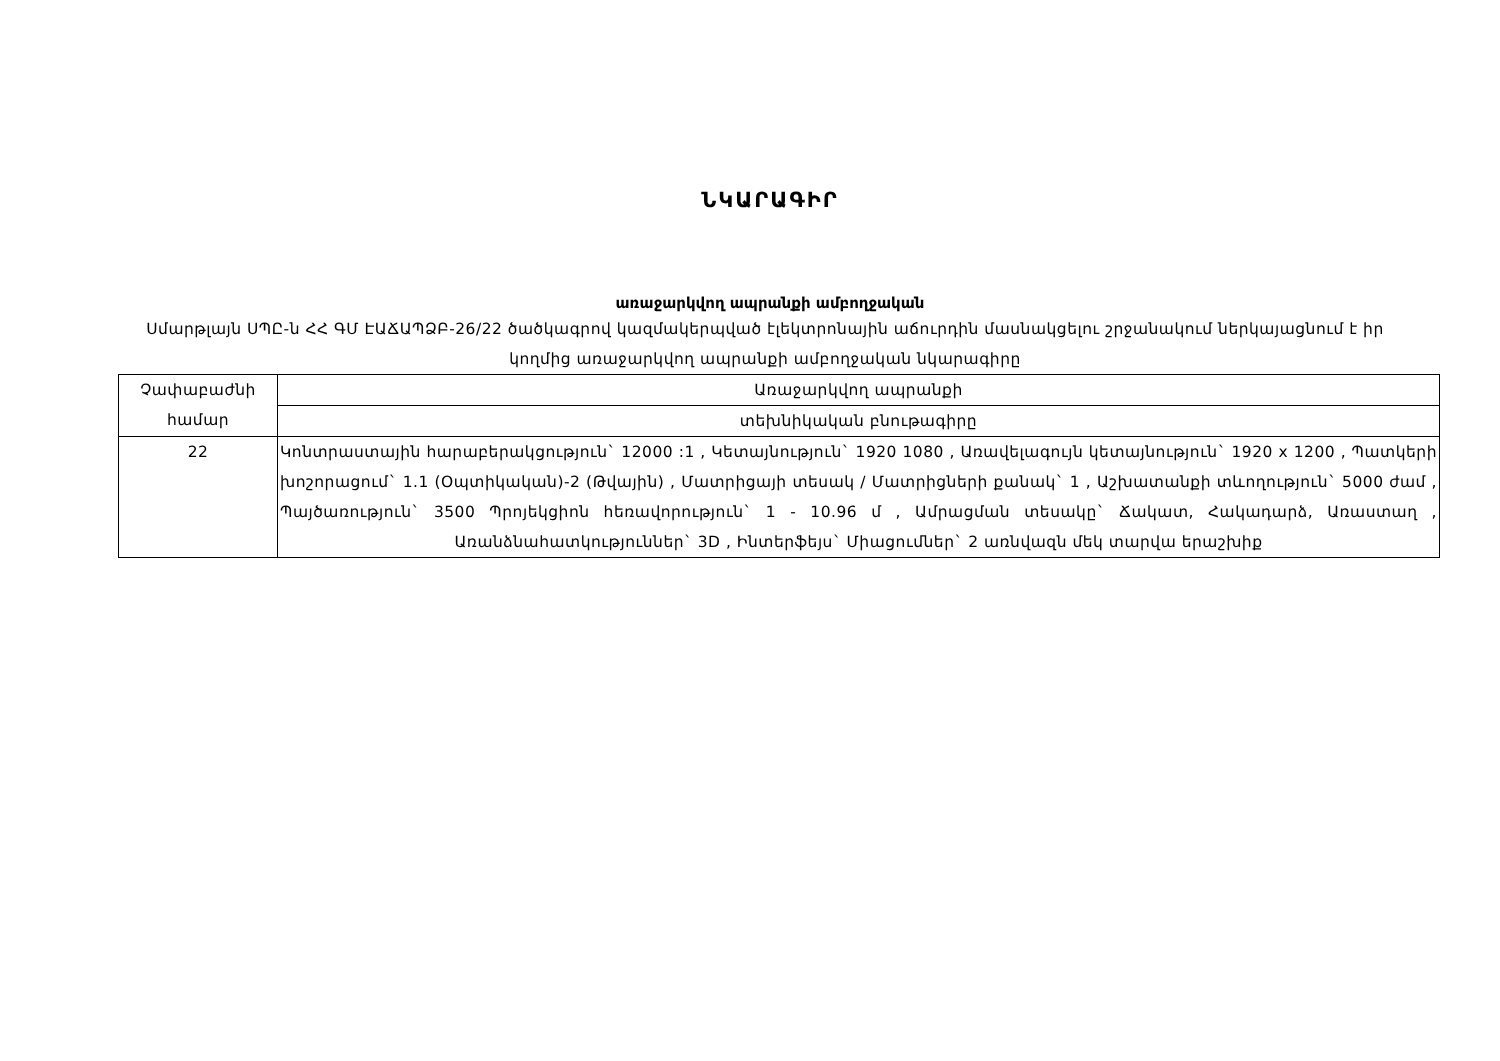ՆԿԱՐԱԳԻՐ
առաջարկվող ապրանքի ամբողջական
Սմարթլայն ՍՊԸ-ն ՀՀ ԳՄ ԷԱՃԱՊՁԲ-26/22 ծածկագրով կազմակերպված էլեկտրոնային աճուրդին մասնակցելու շրջանակում ներկայացնում է իր կողմից առաջարկվող ապրանքի ամբողջական նկարագիրը
| Չափաբաժնի համար | Առաջարկվող ապրանքի |
| | տեխնիկական բնութագիրը |
| 22 | Կոնտրաստային հարաբերակցություն` 12000 :1 , Կետայնություն` 1920 1080 , Առավելագույն կետայնություն` 1920 x 1200 , Պատկերի խոշորացում` 1.1 (Օպտիկական)-2 (Թվային) , Մատրիցայի տեսակ / Մատրիցների քանակ` 1 , Աշխատանքի տևողություն` 5000 ժամ , Պայծառություն` 3500 Պրոյեկցիոն հեռավորություն` 1 - 10.96 մ , Ամրացման տեսակը` Ճակատ, Հակադարձ, Առաստաղ , Առանձնահատկություններ` 3D , Ինտերֆեյս` Միացումներ` 2 առնվազն մեկ տարվա երաշխիք |